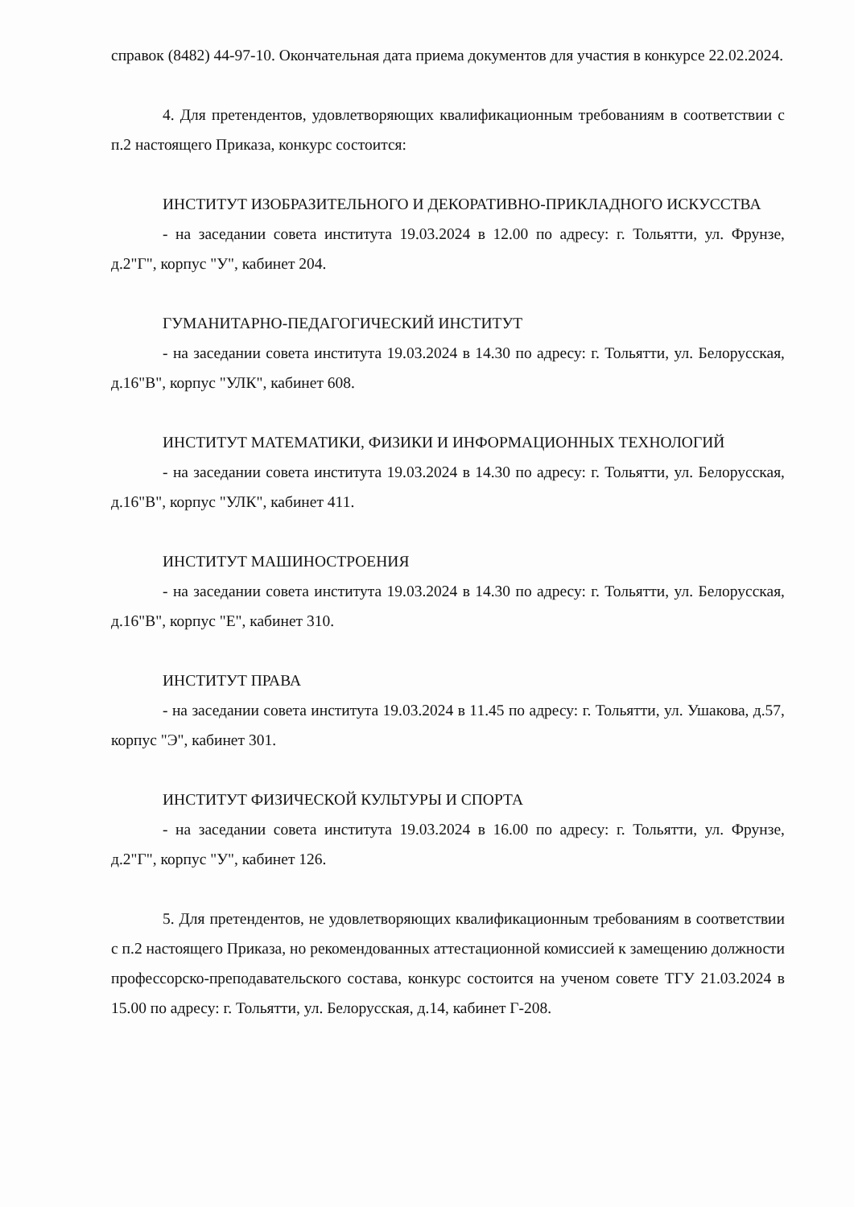справок (8482) 44-97-10. Окончательная дата приема документов для участия в конкурсе 22.02.2024.
4. Для претендентов, удовлетворяющих квалификационным требованиям в соответствии с п.2 настоящего Приказа, конкурс состоится:
ИНСТИТУТ ИЗОБРАЗИТЕЛЬНОГО И ДЕКОРАТИВНО-ПРИКЛАДНОГО ИСКУССТВА
- на заседании совета института 19.03.2024 в 12.00 по адресу: г. Тольятти, ул. Фрунзе, д.2"Г", корпус "У", кабинет 204.
ГУМАНИТАРНО-ПЕДАГОГИЧЕСКИЙ ИНСТИТУТ
- на заседании совета института 19.03.2024 в 14.30 по адресу: г. Тольятти, ул. Белорусская, д.16"В", корпус "УЛК", кабинет 608.
ИНСТИТУТ МАТЕМАТИКИ, ФИЗИКИ И ИНФОРМАЦИОННЫХ ТЕХНОЛОГИЙ
- на заседании совета института 19.03.2024 в 14.30 по адресу: г. Тольятти, ул. Белорусская, д.16"В", корпус "УЛК", кабинет 411.
ИНСТИТУТ МАШИНОСТРОЕНИЯ
- на заседании совета института 19.03.2024 в 14.30 по адресу: г. Тольятти, ул. Белорусская, д.16"В", корпус "Е", кабинет 310.
ИНСТИТУТ ПРАВА
- на заседании совета института 19.03.2024 в 11.45 по адресу: г. Тольятти, ул. Ушакова, д.57, корпус "Э", кабинет 301.
ИНСТИТУТ ФИЗИЧЕСКОЙ КУЛЬТУРЫ И СПОРТА
- на заседании совета института 19.03.2024 в 16.00 по адресу: г. Тольятти, ул. Фрунзе, д.2"Г", корпус "У", кабинет 126.
5. Для претендентов, не удовлетворяющих квалификационным требованиям в соответствии с п.2 настоящего Приказа, но рекомендованных аттестационной комиссией к замещению должности профессорско-преподавательского состава, конкурс состоится на ученом совете ТГУ 21.03.2024 в 15.00 по адресу: г. Тольятти, ул. Белорусская, д.14, кабинет Г-208.